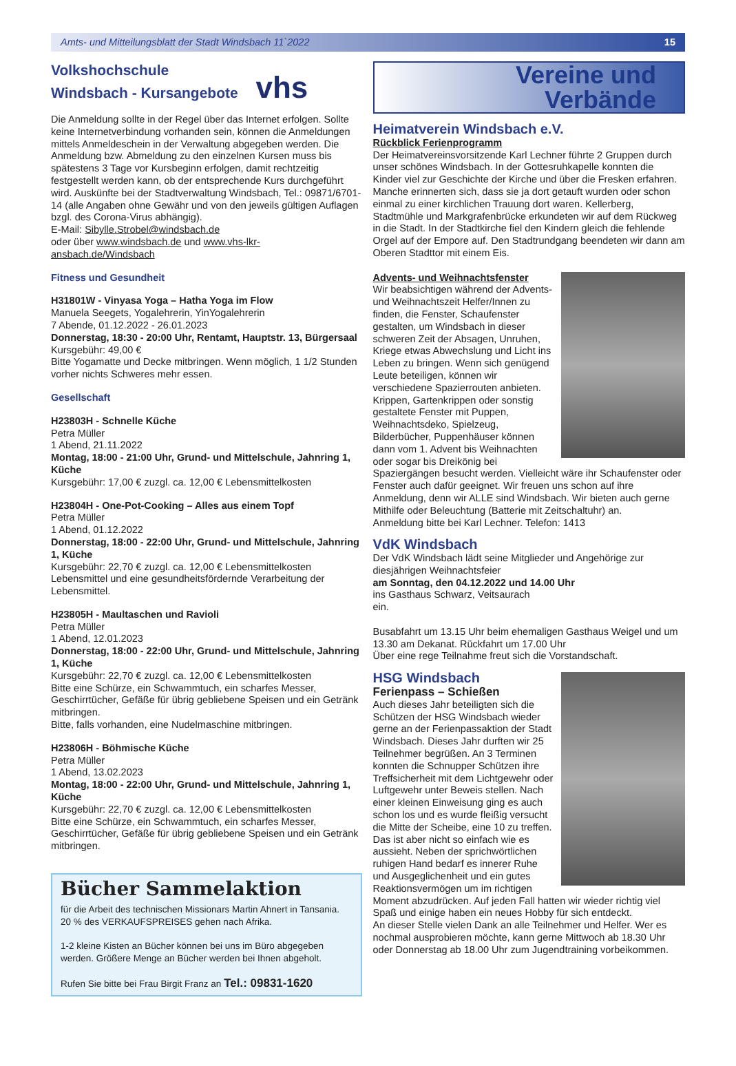Amts- und Mitteilungsblatt der Stadt Windsbach 11`2022 15
Volkshochschule
Windsbach - Kursangebote vhs
Die Anmeldung sollte in der Regel über das Internet erfolgen. Sollte keine Internetverbindung vorhanden sein, können die Anmeldungen mittels Anmeldeschein in der Verwaltung abgegeben werden. Die Anmeldung bzw. Abmeldung zu den einzelnen Kursen muss bis spätestens 3 Tage vor Kursbeginn erfolgen, damit rechtzeitig festgestellt werden kann, ob der entsprechende Kurs durchgeführt wird. Auskünfte bei der Stadtverwaltung Windsbach, Tel.: 09871/6701-14 (alle Angaben ohne Gewähr und von den jeweils gültigen Auflagen bzgl. des Corona-Virus abhängig).
E-Mail: Sibylle.Strobel@windsbach.de
oder über www.windsbach.de und www.vhs-lkr-ansbach.de/Windsbach
Fitness und Gesundheit
H31801W - Vinyasa Yoga – Hatha Yoga im Flow
Manuela Seegets, Yogalehrerin, YinYogalehrerin
7 Abende, 01.12.2022 - 26.01.2023
Donnerstag, 18:30 - 20:00 Uhr, Rentamt, Hauptstr. 13, Bürgersaal
Kursgebühr: 49,00 €
Bitte Yogamatte und Decke mitbringen. Wenn möglich, 1 1/2 Stunden vorher nichts Schweres mehr essen.
Gesellschaft
H23803H - Schnelle Küche
Petra Müller
1 Abend, 21.11.2022
Montag, 18:00 - 21:00 Uhr, Grund- und Mittelschule, Jahnring 1, Küche
Kursgebühr: 17,00 € zuzgl. ca. 12,00 € Lebensmittelkosten
H23804H - One-Pot-Cooking – Alles aus einem Topf
Petra Müller
1 Abend, 01.12.2022
Donnerstag, 18:00 - 22:00 Uhr, Grund- und Mittelschule, Jahnring 1, Küche
Kursgebühr: 22,70 € zuzgl. ca. 12,00 € Lebensmittelkosten
Lebensmittel und eine gesundheitsfördernde Verarbeitung der Lebensmittel.
H23805H - Maultaschen und Ravioli
Petra Müller
1 Abend, 12.01.2023
Donnerstag, 18:00 - 22:00 Uhr, Grund- und Mittelschule, Jahnring 1, Küche
Kursgebühr: 22,70 € zuzgl. ca. 12,00 € Lebensmittelkosten
Bitte eine Schürze, ein Schwammtuch, ein scharfes Messer, Geschirrtücher, Gefäße für übrig gebliebene Speisen und ein Getränk mitbringen.
Bitte, falls vorhanden, eine Nudelmaschine mitbringen.
H23806H - Böhmische Küche
Petra Müller
1 Abend, 13.02.2023
Montag, 18:00 - 22:00 Uhr, Grund- und Mittelschule, Jahnring 1, Küche
Kursgebühr: 22,70 € zuzgl. ca. 12,00 € Lebensmittelkosten
Bitte eine Schürze, ein Schwammtuch, ein scharfes Messer, Geschirrtücher, Gefäße für übrig gebliebene Speisen und ein Getränk mitbringen.
Bücher Sammelaktion
für die Arbeit des technischen Missionars Martin Ahnert in Tansania. 20 % des VERKAUFSPREISES gehen nach Afrika.
1-2 kleine Kisten an Bücher können bei uns im Büro abgegeben werden. Größere Menge an Bücher werden bei Ihnen abgeholt.
Rufen Sie bitte bei Frau Birgit Franz an Tel.: 09831-1620
Vereine und
Verbände
Heimatverein Windsbach e.V.
Rückblick Ferienprogramm
Der Heimatvereinsvorsitzende Karl Lechner führte 2 Gruppen durch unser schönes Windsbach. In der Gottesruhkapelle konnten die Kinder viel zur Geschichte der Kirche und über die Fresken erfahren. Manche erinnerten sich, dass sie ja dort getauft wurden oder schon einmal zu einer kirchlichen Trauung dort waren. Kellerberg, Stadtmühle und Markgrafenbrücke erkundeten wir auf dem Rückweg in die Stadt. In der Stadtkirche fiel den Kindern gleich die fehlende Orgel auf der Empore auf. Den Stadtrundgang beendeten wir dann am Oberen Stadttor mit einem Eis.
Advents- und Weihnachtsfenster
Wir beabsichtigen während der Advents- und Weihnachtszeit Helfer/Innen zu finden, die Fenster, Schaufenster gestalten, um Windsbach in dieser schweren Zeit der Absagen, Unruhen, Kriege etwas Abwechslung und Licht ins Leben zu bringen. Wenn sich genügend Leute beteiligen, können wir verschiedene Spazierrouten anbieten. Krippen, Gartenkrippen oder sonstig gestaltete Fenster mit Puppen, Weihnachtsdeko, Spielzeug, Bilderbücher, Puppenhäuser können dann vom 1. Advent bis Weihnachten oder sogar bis Dreikönig bei Spaziergängen besucht werden. Vielleicht wäre ihr Schaufenster oder Fenster auch dafür geeignet. Wir freuen uns schon auf ihre Anmeldung, denn wir ALLE sind Windsbach. Wir bieten auch gerne Mithilfe oder Beleuchtung (Batterie mit Zeitschaltuhr) an.
Anmeldung bitte bei Karl Lechner. Telefon: 1413
VdK Windsbach
Der VdK Windsbach lädt seine Mitglieder und Angehörige zur diesjährigen Weihnachtsfeier
am Sonntag, den 04.12.2022 und 14.00 Uhr
ins Gasthaus Schwarz, Veitsaurach
ein.
Busabfahrt um 13.15 Uhr beim ehemaligen Gasthaus Weigel und um 13.30 am Dekanat. Rückfahrt um 17.00 Uhr
Über eine rege Teilnahme freut sich die Vorstandschaft.
HSG Windsbach
Ferienpass – Schießen
Auch dieses Jahr beteiligten sich die Schützen der HSG Windsbach wieder gerne an der Ferienpassaktion der Stadt Windsbach. Dieses Jahr durften wir 25 Teilnehmer begrüßen. An 3 Terminen konnten die Schnupper Schützen ihre Treffsicherheit mit dem Lichtgewehr oder Luftgewehr unter Beweis stellen. Nach einer kleinen Einweisung ging es auch schon los und es wurde fleißig versucht die Mitte der Scheibe, eine 10 zu treffen. Das ist aber nicht so einfach wie es aussieht. Neben der sprichwörtlichen ruhigen Hand bedarf es innerer Ruhe und Ausgeglichenheit und ein gutes Reaktionsvermögen um im richtigen Moment abzudrücken. Auf jeden Fall hatten wir wieder richtig viel Spaß und einige haben ein neues Hobby für sich entdeckt.
An dieser Stelle vielen Dank an alle Teilnehmer und Helfer. Wer es nochmal ausprobieren möchte, kann gerne Mittwoch ab 18.30 Uhr oder Donnerstag ab 18.00 Uhr zum Jugendtraining vorbeikommen.